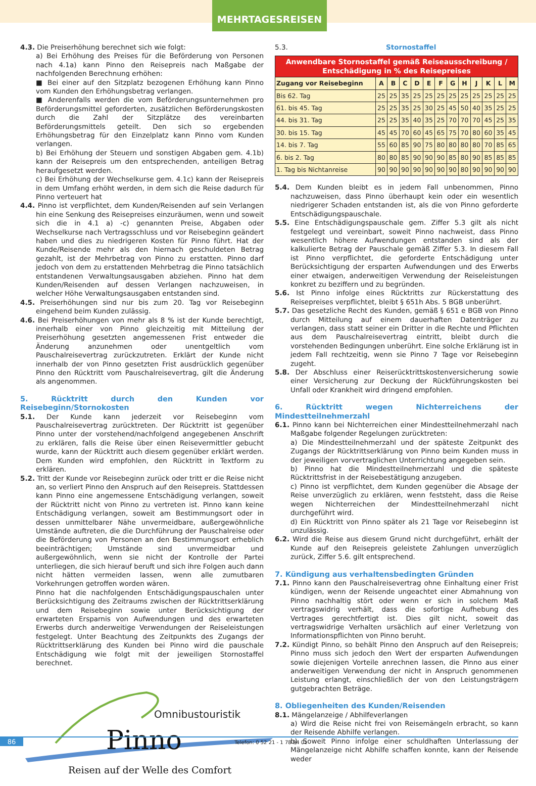MEHRTAGESREISEN
4.3. Die Preiserhöhung berechnet sich wie folgt:
a) Bei Erhöhung des Preises für die Beförderung von Personen nach 4.1a) kann Pinno den Reisepreis nach Maßgabe der nachfolgenden Berechnung erhöhen:
■ Bei einer auf den Sitzplatz bezogenen Erhöhung kann Pinno vom Kunden den Erhöhungsbetrag verlangen.
■ Anderenfalls werden die vom Beförderungsunternehmen pro Beförderungsmittel geforderten, zusätzlichen Beförderungskosten durch die Zahl der Sitzplätze des vereinbarten Beförderungsmittels geteilt. Den sich so ergebenden Erhöhungsbetrag für den Einzelplatz kann Pinno vom Kunden verlangen.
b) Bei Erhöhung der Steuern und sonstigen Abgaben gem. 4.1b) kann der Reisepreis um den entsprechenden, anteiligen Betrag heraufgesetzt werden.
c) Bei Erhöhung der Wechselkurse gem. 4.1c) kann der Reisepreis in dem Umfang erhöht werden, in dem sich die Reise dadurch für Pinno verteuert hat
4.4. Pinno ist verpflichtet, dem Kunden/Reisenden auf sein Verlangen hin eine Senkung des Reisepreises einzuräumen, wenn und soweit sich die in 4.1 a) -c) genannten Preise, Abgaben oder Wechselkurse nach Vertragsschluss und vor Reisebeginn geändert haben und dies zu niedrigeren Kosten für Pinno führt. Hat der Kunde/Reisende mehr als den hiernach geschuldeten Betrag gezahlt, ist der Mehrbetrag von Pinno zu erstatten. Pinno darf jedoch von dem zu erstattenden Mehrbetrag die Pinno tatsächlich entstandenen Verwaltungsausgaben abziehen. Pinno hat dem Kunden/Reisenden auf dessen Verlangen nachzuweisen, in welcher Höhe Verwaltungsausgaben entstanden sind.
4.5. Preiserhöhungen sind nur bis zum 20. Tag vor Reisebeginn eingehend beim Kunden zulässig.
4.6. Bei Preiserhöhungen von mehr als 8 % ist der Kunde berechtigt, innerhalb einer von Pinno gleichzeitig mit Mitteilung der Preiserhöhung gesetzten angemessenen Frist entweder die Änderung anzunehmen oder unentgeltlich vom Pauschalreisevertrag zurückzutreten. Erklärt der Kunde nicht innerhalb der von Pinno gesetzten Frist ausdrücklich gegenüber Pinno den Rücktritt vom Pauschalreisevertrag, gilt die Änderung als angenommen.
5. Rücktritt durch den Kunden vor Reisebeginn/Stornokosten
5.1. Der Kunde kann jederzeit vor Reisebeginn vom Pauschalreisevertrag zurücktreten. Der Rücktritt ist gegenüber Pinno unter der vorstehend/nachfolgend angegebenen Anschrift zu erklären, falls die Reise über einen Reisevermittler gebucht wurde, kann der Rücktritt auch diesem gegenüber erklärt werden. Dem Kunden wird empfohlen, den Rücktritt in Textform zu erklären.
5.2. Tritt der Kunde vor Reisebeginn zurück oder tritt er die Reise nicht an, so verliert Pinno den Anspruch auf den Reisepreis. Stattdessen kann Pinno eine angemessene Entschädigung verlangen, soweit der Rücktritt nicht von Pinno zu vertreten ist. Pinno kann keine Entschädigung verlangen, soweit am Bestimmungsort oder in dessen unmittelbarer Nähe unvermeidbare, außergewöhnliche Umstände auftreten, die die Durchführung der Pauschalreise oder die Beförderung von Personen an den Bestimmungsort erheblich beeinträchtigen; Umstände sind unvermeidbar und außergewöhnlich, wenn sie nicht der Kontrolle der Partei unterliegen, die sich hierauf beruft und sich ihre Folgen auch dann nicht hätten vermeiden lassen, wenn alle zumutbaren Vorkehrungen getroffen worden wären.
Pinno hat die nachfolgenden Entschädigungspauschalen unter Berücksichtigung des Zeitraums zwischen der Rücktrittserklärung und dem Reisebeginn sowie unter Berücksichtigung der erwarteten Ersparnis von Aufwendungen und des erwarteten Erwerbs durch anderweitige Verwendungen der Reiseleistungen festgelegt. Unter Beachtung des Zeitpunkts des Zugangs der Rücktrittserklärung des Kunden bei Pinno wird die pauschale Entschädigung wie folgt mit der jeweiligen Stornostaffel berechnet.
Omnibustouristik
Pinno
Reisen auf der Welle des Comfort
5.3. Stornostaffel
| Anwendbare Stornostaffel gemäß Reiseausschreibung / Entschädigung in % des Reisepreises | | | | | | | | | | | | |
| --- | --- | --- | --- | --- | --- | --- | --- | --- | --- | --- | --- | --- |
| Zugang vor Reisebeginn | A | B | C | D | E | F | G | H | J | K | L | M |
| Bis 62. Tag | 25 | 25 | 35 | 25 | 25 | 25 | 25 | 25 | 25 | 25 | 25 | 25 |
| 61. bis 45. Tag | 25 | 25 | 35 | 25 | 30 | 25 | 45 | 50 | 40 | 35 | 25 | 25 |
| 44. bis 31. Tag | 25 | 25 | 35 | 40 | 35 | 25 | 70 | 70 | 70 | 45 | 25 | 35 |
| 30. bis 15. Tag | 45 | 45 | 70 | 60 | 45 | 65 | 75 | 70 | 80 | 60 | 35 | 45 |
| 14. bis 7. Tag | 55 | 60 | 85 | 90 | 75 | 80 | 80 | 80 | 80 | 70 | 85 | 65 |
| 6. bis 2. Tag | 80 | 80 | 85 | 90 | 90 | 90 | 85 | 80 | 90 | 85 | 85 | 85 |
| 1. Tag bis Nichtanreise | 90 | 90 | 90 | 90 | 90 | 90 | 90 | 80 | 90 | 90 | 90 | 90 |
5.4. Dem Kunden bleibt es in jedem Fall unbenommen, Pinno nachzuweisen, dass Pinno überhaupt kein oder ein wesentlich niedrigerer Schaden entstanden ist, als die von Pinno geforderte Entschädigungspauschale.
5.5. Eine Entschädigungspauschale gem. Ziffer 5.3 gilt als nicht festgelegt und vereinbart, soweit Pinno nachweist, dass Pinno wesentlich höhere Aufwendungen entstanden sind als der kalkulierte Betrag der Pauschale gemäß Ziffer 5.3. In diesem Fall ist Pinno verpflichtet, die geforderte Entschädigung unter Berücksichtigung der ersparten Aufwendungen und des Erwerbs einer etwaigen, anderweitigen Verwendung der Reiseleistungen konkret zu beziffern und zu begründen.
5.6. Ist Pinno infolge eines Rücktritts zur Rückerstattung des Reisepreises verpflichtet, bleibt § 651h Abs. 5 BGB unberührt.
5.7. Das gesetzliche Recht des Kunden, gemäß § 651 e BGB von Pinno durch Mitteilung auf einem dauerhaften Datenträger zu verlangen, dass statt seiner ein Dritter in die Rechte und Pflichten aus dem Pauschalreisevertrag eintritt, bleibt durch die vorstehenden Bedingungen unberührt. Eine solche Erklärung ist in jedem Fall rechtzeitig, wenn sie Pinno 7 Tage vor Reisebeginn zugeht.
5.8. Der Abschluss einer Reiserücktrittskostenversicherung sowie einer Versicherung zur Deckung der Rückführungskosten bei Unfall oder Krankheit wird dringend empfohlen.
6. Rücktritt wegen Nichterreichens der Mindestteilnehmerzahl
6.1. Pinno kann bei Nichterreichen einer Mindestteilnehmerzahl nach Maßgabe folgender Regelungen zurücktreten:
a) Die Mindestteilnehmerzahl und der späteste Zeitpunkt des Zugangs der Rücktrittserklärung von Pinno beim Kunden muss in der jeweiligen vorvertraglichen Unterrichtung angegeben sein.
b) Pinno hat die Mindestteilnehmerzahl und die späteste Rücktrittsfrist in der Reisebestätigung anzugeben.
c) Pinno ist verpflichtet, dem Kunden gegenüber die Absage der Reise unverzüglich zu erklären, wenn feststeht, dass die Reise wegen Nichterreichen der Mindestteilnehmerzahl nicht durchgeführt wird.
d) Ein Rücktritt von Pinno später als 21 Tage vor Reisebeginn ist unzulässig.
6.2. Wird die Reise aus diesem Grund nicht durchgeführt, erhält der Kunde auf den Reisepreis geleistete Zahlungen unverzüglich zurück, Ziffer 5.6. gilt entsprechend.
7. Kündigung aus verhaltensbedingten Gründen
7.1. Pinno kann den Pauschalreisevertrag ohne Einhaltung einer Frist kündigen, wenn der Reisende ungeachtet einer Abmahnung von Pinno nachhaltig stört oder wenn er sich in solchem Maß vertragswidrig verhält, dass die sofortige Aufhebung des Vertrages gerechtfertigt ist. Dies gilt nicht, soweit das vertragswidrige Verhalten ursächlich auf einer Verletzung von Informationspflichten von Pinno beruht.
7.2. Kündigt Pinno, so behält Pinno den Anspruch auf den Reisepreis; Pinno muss sich jedoch den Wert der ersparten Aufwendungen sowie diejenigen Vorteile anrechnen lassen, die Pinno aus einer anderweitigen Verwendung der nicht in Anspruch genommenen Leistung erlangt, einschließlich der von den Leistungsträgern gutgebrachten Beträge.
8. Obliegenheiten des Kunden/Reisenden
8.1. Mängelanzeige / Abhilfeverlangen
a) Wird die Reise nicht frei von Reisemängeln erbracht, so kann der Reisende Abhilfe verlangen.
b) Soweit Pinno infolge einer schuldhaften Unterlassung der Mängelanzeige nicht Abhilfe schaffen konnte, kann der Reisende weder
86 Telefon: 0 52 21 - 1 78 94 01